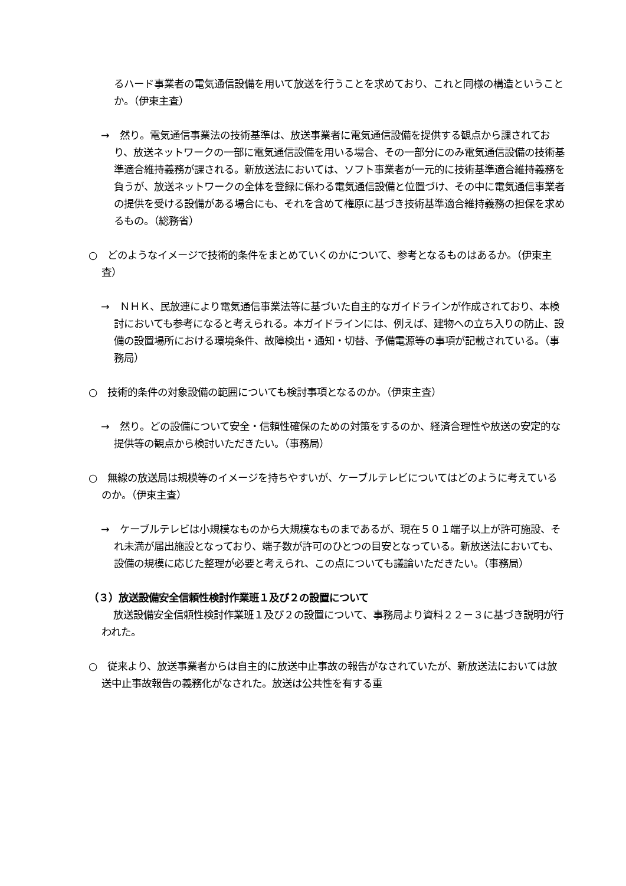るハード事業者の電気通信設備を用いて放送を行うことを求めており、これと同様の構造ということか。（伊東主査）
→　然り。電気通信事業法の技術基準は、放送事業者に電気通信設備を提供する観点から課されており、放送ネットワークの一部に電気通信設備を用いる場合、その一部分にのみ電気通信設備の技術基準適合維持義務が課される。新放送法においては、ソフト事業者が一元的に技術基準適合維持義務を負うが、放送ネットワークの全体を登録に係わる電気通信設備と位置づけ、その中に電気通信事業者の提供を受ける設備がある場合にも、それを含めて権原に基づき技術基準適合維持義務の担保を求めるもの。（総務省）
○　どのようなイメージで技術的条件をまとめていくのかについて、参考となるものはあるか。（伊東主査）
→　ＮＨＫ、民放連により電気通信事業法等に基づいた自主的なガイドラインが作成されており、本検討においても参考になると考えられる。本ガイドラインには、例えば、建物への立ち入りの防止、設備の設置場所における環境条件、故障検出・通知・切替、予備電源等の事項が記載されている。（事務局）
○　技術的条件の対象設備の範囲についても検討事項となるのか。（伊東主査）
→　然り。どの設備について安全・信頼性確保のための対策をするのか、経済合理性や放送の安定的な提供等の観点から検討いただきたい。（事務局）
○　無線の放送局は規模等のイメージを持ちやすいが、ケーブルテレビについてはどのように考えているのか。（伊東主査）
→　ケーブルテレビは小規模なものから大規模なものまであるが、現在５０１端子以上が許可施設、それ未満が届出施設となっており、端子数が許可のひとつの目安となっている。新放送法においても、設備の規模に応じた整理が必要と考えられ、この点についても議論いただきたい。（事務局）
（３）放送設備安全信頼性検討作業班１及び２の設置について
放送設備安全信頼性検討作業班１及び２の設置について、事務局より資料２２－３に基づき説明が行われた。
○　従来より、放送事業者からは自主的に放送中止事故の報告がなされていたが、新放送法においては放送中止事故報告の義務化がなされた。放送は公共性を有する重